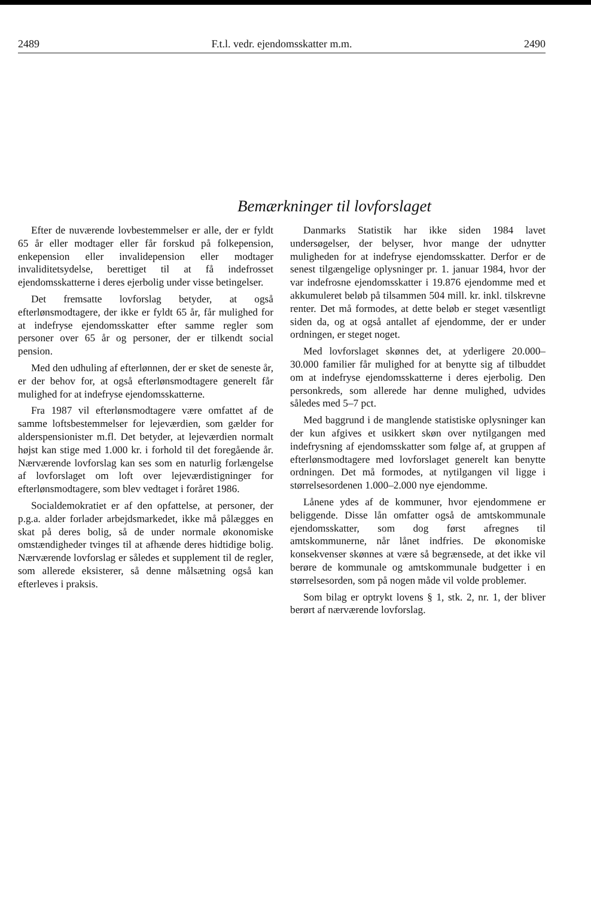2489 F.t.l. vedr. ejendomsskatter m.m. 2490
Bemærkninger til lovforslaget
Efter de nuværende lovbestemmelser er alle, der er fyldt 65 år eller modtager eller får forskud på folkepension, enkepension eller invalidepension eller modtager invaliditetsydelse, berettiget til at få indefrosset ejendomsskatterne i deres ejerbolig under visse betingelser.
Det fremsatte lovforslag betyder, at også efterlønsmodtagere, der ikke er fyldt 65 år, får mulighed for at indefryse ejendomsskatter efter samme regler som personer over 65 år og personer, der er tilkendt social pension.
Med den udhuling af efterlønnen, der er sket de seneste år, er der behov for, at også efterlønsmodtagere generelt får mulighed for at indefryse ejendomsskatterne.
Fra 1987 vil efterlønsmodtagere være omfattet af de samme loftsbestemmelser for lejeværdien, som gælder for alderspensionister m.fl. Det betyder, at lejeværdien normalt højst kan stige med 1.000 kr. i forhold til det foregående år. Nærværende lovforslag kan ses som en naturlig forlængelse af lovforslaget om loft over lejeværdistigninger for efterlønsmodtagere, som blev vedtaget i foråret 1986.
Socialdemokratiet er af den opfattelse, at personer, der p.g.a. alder forlader arbejdsmarkedet, ikke må pålægges en skat på deres bolig, så de under normale økonomiske omstændigheder tvinges til at afhænde deres hidtidige bolig. Nærværende lovforslag er således et supplement til de regler, som allerede eksisterer, så denne målsætning også kan efterleves i praksis.
Danmarks Statistik har ikke siden 1984 lavet undersøgelser, der belyser, hvor mange der udnytter muligheden for at indefryse ejendomsskatter. Derfor er de senest tilgængelige oplysninger pr. 1. januar 1984, hvor der var indefrosne ejendomsskatter i 19.876 ejendomme med et akkumuleret beløb på tilsammen 504 mill. kr. inkl. tilskrevne renter. Det må formodes, at dette beløb er steget væsentligt siden da, og at også antallet af ejendomme, der er under ordningen, er steget noget.
Med lovforslaget skønnes det, at yderligere 20.000–30.000 familier får mulighed for at benytte sig af tilbuddet om at indefryse ejendomsskatterne i deres ejerbolig. Den personkreds, som allerede har denne mulighed, udvides således med 5–7 pct.
Med baggrund i de manglende statistiske oplysninger kan der kun afgives et usikkert skøn over nytilgangen med indefrysning af ejendomsskatter som følge af, at gruppen af efterlønsmodtagere med lovforslaget generelt kan benytte ordningen. Det må formodes, at nytilgangen vil ligge i størrelsesordenen 1.000–2.000 nye ejendomme.
Lånene ydes af de kommuner, hvor ejendommene er beliggende. Disse lån omfatter også de amtskommunale ejendomsskatter, som dog først afregnes til amtskommunerne, når lånet indfries. De økonomiske konsekvenser skønnes at være så begrænsede, at det ikke vil berøre de kommunale og amtskommunale budgetter i en størrelsesorden, som på nogen måde vil volde problemer.
Som bilag er optrykt lovens § 1, stk. 2, nr. 1, der bliver berørt af nærværende lovforslag.